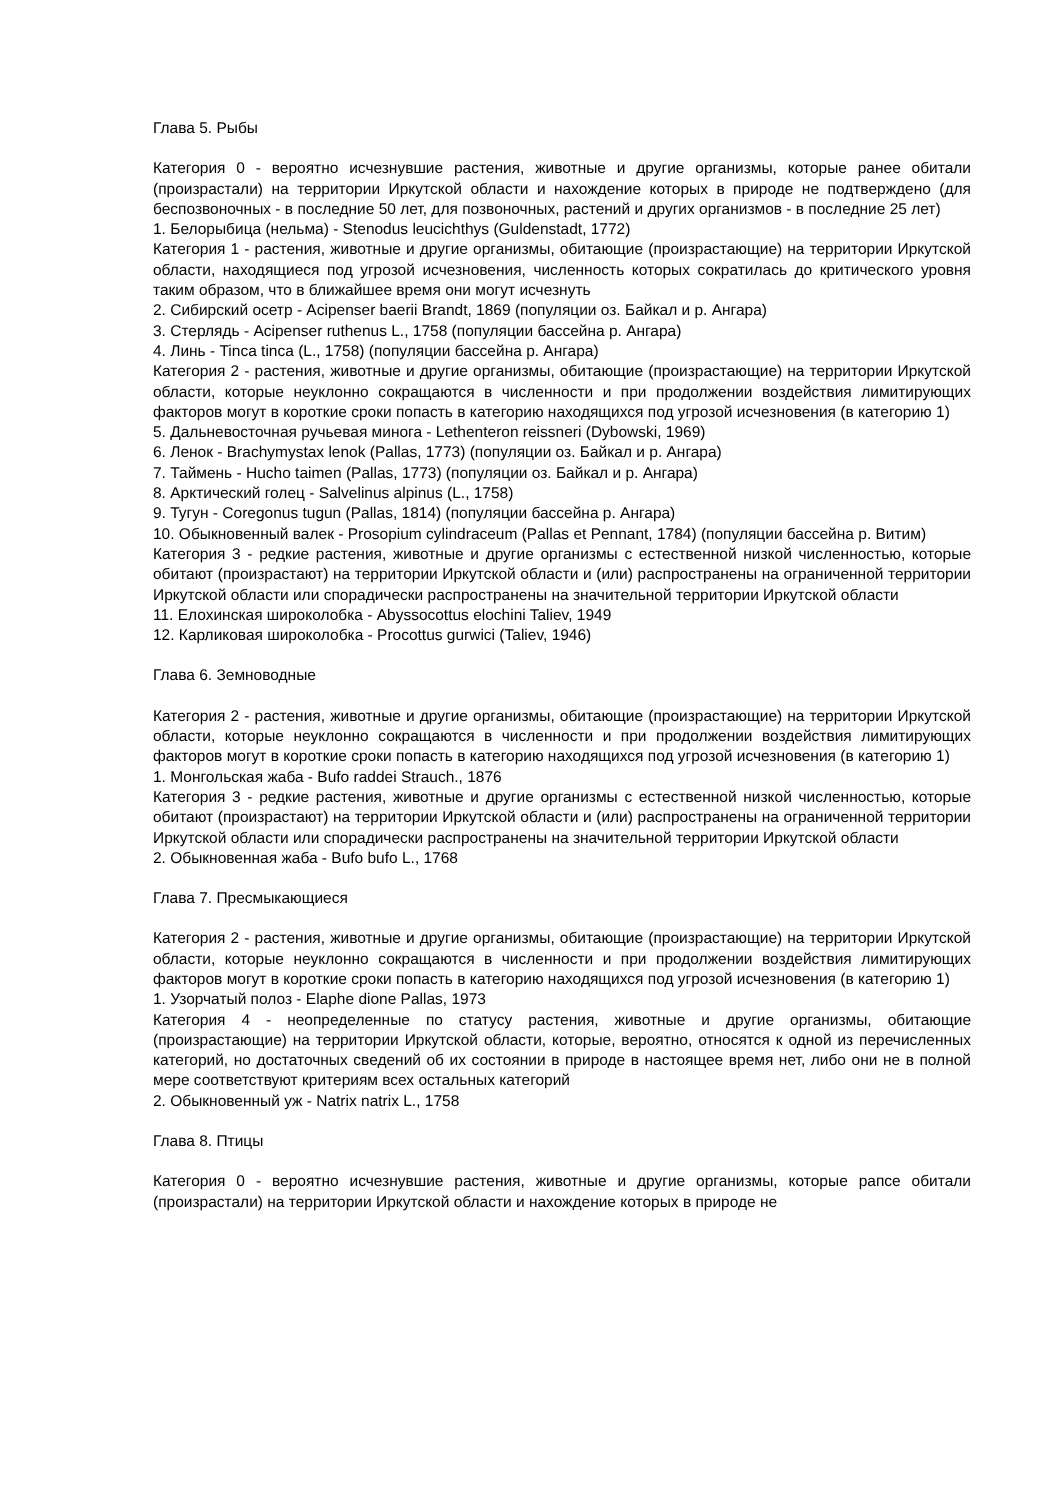Глава 5. Рыбы
Категория 0 - вероятно исчезнувшие растения, животные и другие организмы, которые ранее обитали (произрастали) на территории Иркутской области и нахождение которых в природе не подтверждено (для беспозвоночных - в последние 50 лет, для позвоночных, растений и других организмов - в последние 25 лет)
1. Белорыбица (нельма) - Stenodus leucichthys (Guldenstadt, 1772)
Категория 1 - растения, животные и другие организмы, обитающие (произрастающие) на территории Иркутской области, находящиеся под угрозой исчезновения, численность которых сократилась до критического уровня таким образом, что в ближайшее время они могут исчезнуть
2. Сибирский осетр - Acipenser baerii Brandt, 1869 (популяции оз. Байкал и р. Ангара)
3. Стерлядь - Acipenser ruthenus L., 1758 (популяции бассейна р. Ангара)
4. Линь - Tinca tinca (L., 1758) (популяции бассейна р. Ангара)
Категория 2 - растения, животные и другие организмы, обитающие (произрастающие) на территории Иркутской области, которые неуклонно сокращаются в численности и при продолжении воздействия лимитирующих факторов могут в короткие сроки попасть в категорию находящихся под угрозой исчезновения (в категорию 1)
5. Дальневосточная ручьевая минога - Lethenteron reissneri (Dybowski, 1969)
6. Ленок - Brachymystax lenok (Pallas, 1773) (популяции оз. Байкал и р. Ангара)
7. Таймень - Hucho taimen (Pallas, 1773) (популяции оз. Байкал и р. Ангара)
8. Арктический голец - Salvelinus alpinus (L., 1758)
9. Тугун - Coregonus tugun (Pallas, 1814) (популяции бассейна р. Ангара)
10. Обыкновенный валек - Prosopium cylindraceum (Pallas et Pennant, 1784) (популяции бассейна р. Витим)
Категория 3 - редкие растения, животные и другие организмы с естественной низкой численностью, которые обитают (произрастают) на территории Иркутской области и (или) распространены на ограниченной территории Иркутской области или спорадически распространены на значительной территории Иркутской области
11. Елохинская широколобка - Abyssocottus elochini Taliev, 1949
12. Карликовая широколобка - Procottus gurwici (Taliev, 1946)
Глава 6. Земноводные
Категория 2 - растения, животные и другие организмы, обитающие (произрастающие) на территории Иркутской области, которые неуклонно сокращаются в численности и при продолжении воздействия лимитирующих факторов могут в короткие сроки попасть в категорию находящихся под угрозой исчезновения (в категорию 1)
1. Монгольская жаба - Bufo raddei Strauch., 1876
Категория 3 - редкие растения, животные и другие организмы с естественной низкой численностью, которые обитают (произрастают) на территории Иркутской области и (или) распространены на ограниченной территории Иркутской области или спорадически распространены на значительной территории Иркутской области
2. Обыкновенная жаба - Bufo bufo L., 1768
Глава 7. Пресмыкающиеся
Категория 2 - растения, животные и другие организмы, обитающие (произрастающие) на территории Иркутской области, которые неуклонно сокращаются в численности и при продолжении воздействия лимитирующих факторов могут в короткие сроки попасть в категорию находящихся под угрозой исчезновения (в категорию 1)
1. Узорчатый полоз - Elaphe dione Pallas, 1973
Категория 4 - неопределенные по статусу растения, животные и другие организмы, обитающие (произрастающие) на территории Иркутской области, которые, вероятно, относятся к одной из перечисленных категорий, но достаточных сведений об их состоянии в природе в настоящее время нет, либо они не в полной мере соответствуют критериям всех остальных категорий
2. Обыкновенный уж - Natrix natrix L., 1758
Глава 8. Птицы
Категория 0 - вероятно исчезнувшие растения, животные и другие организмы, которые рапсе обитали (произрастали) на территории Иркутской области и нахождение которых в природе не